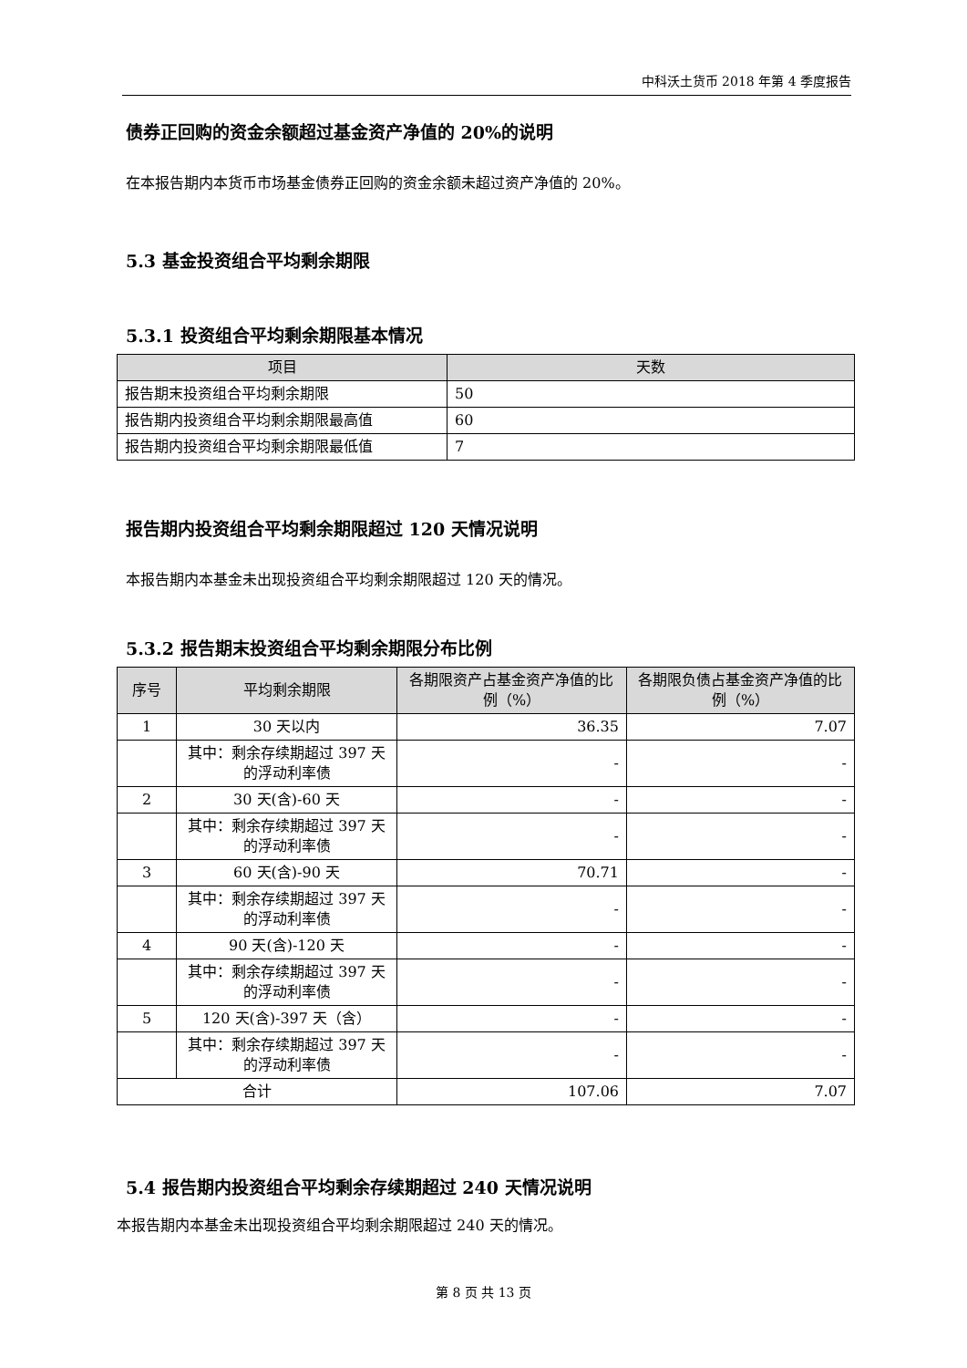中科沃土货币 2018 年第 4 季度报告
债券正回购的资金余额超过基金资产净值的 20%的说明
在本报告期内本货币市场基金债券正回购的资金余额未超过资产净值的 20%。
5.3 基金投资组合平均剩余期限
5.3.1 投资组合平均剩余期限基本情况
| 项目 | 天数 |
| --- | --- |
| 报告期末投资组合平均剩余期限 | 50 |
| 报告期内投资组合平均剩余期限最高值 | 60 |
| 报告期内投资组合平均剩余期限最低值 | 7 |
报告期内投资组合平均剩余期限超过 120 天情况说明
本报告期内本基金未出现投资组合平均剩余期限超过 120 天的情况。
5.3.2 报告期末投资组合平均剩余期限分布比例
| 序号 | 平均剩余期限 | 各期限资产占基金资产净值的比例（%） | 各期限负债占基金资产净值的比例（%） |
| --- | --- | --- | --- |
| 1 | 30 天以内 | 36.35 | 7.07 |
| | 其中：剩余存续期超过 397 天的浮动利率债 | - | - |
| 2 | 30 天(含)-60 天 | - | - |
| | 其中：剩余存续期超过 397 天的浮动利率债 | - | - |
| 3 | 60 天(含)-90 天 | 70.71 | - |
| | 其中：剩余存续期超过 397 天的浮动利率债 | - | - |
| 4 | 90 天(含)-120 天 | - | - |
| | 其中：剩余存续期超过 397 天的浮动利率债 | - | - |
| 5 | 120 天(含)-397 天（含） | - | - |
| | 其中：剩余存续期超过 397 天的浮动利率债 | - | - |
| 合计 | | 107.06 | 7.07 |
5.4 报告期内投资组合平均剩余存续期超过 240 天情况说明
本报告期内本基金未出现投资组合平均剩余期限超过 240 天的情况。
第 8 页 共 13 页